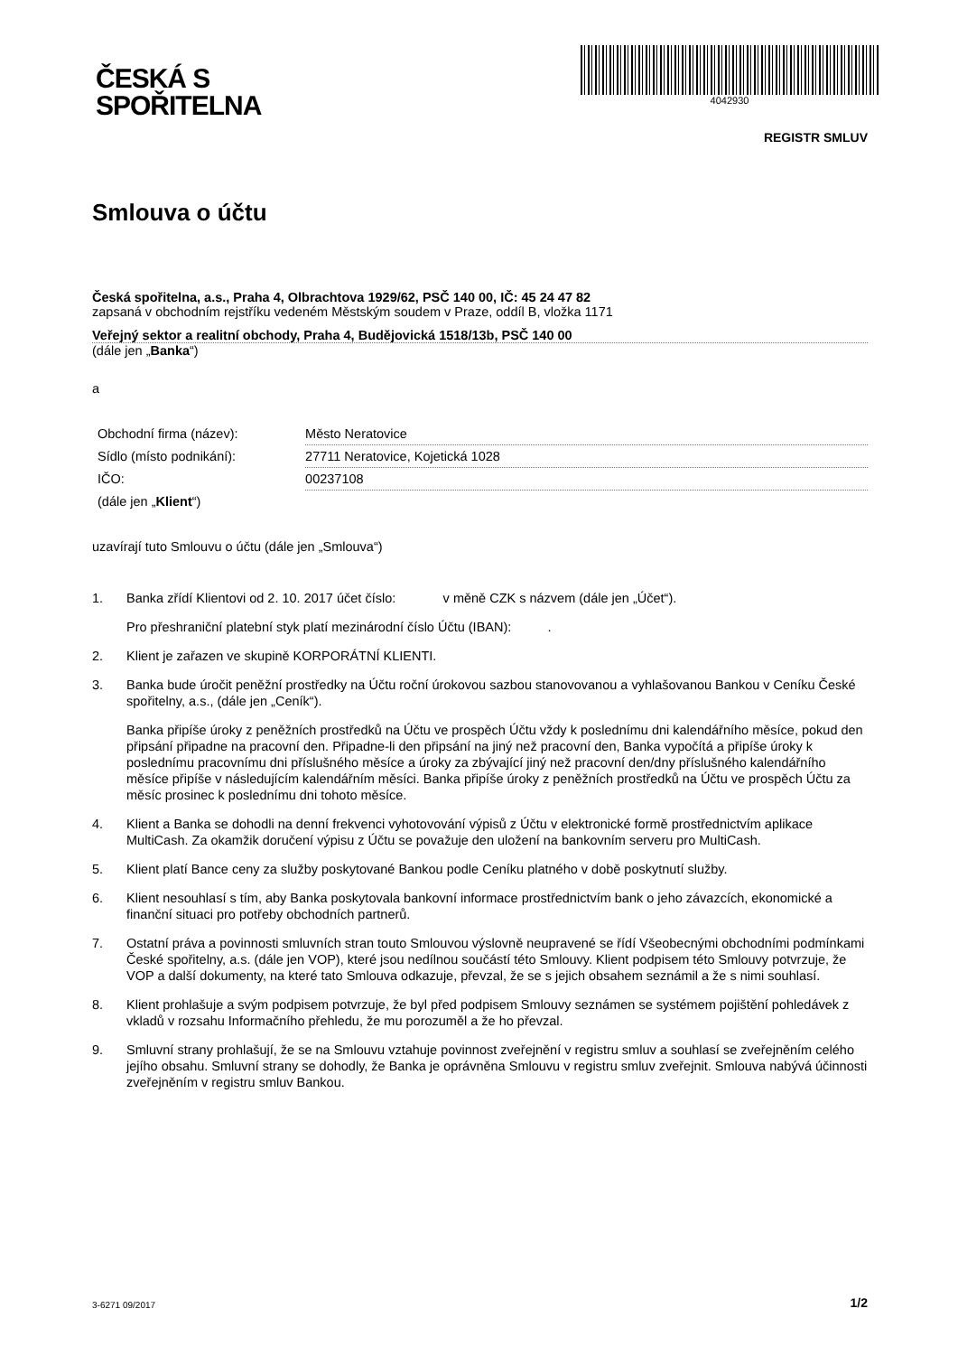ČESKÁ S
SPOŘITELNA
4042930
REGISTR SMLUV
Smlouva o účtu
Česká spořitelna, a.s., Praha 4, Olbrachtova 1929/62, PSČ 140 00, IČ: 45 24 47 82
zapsaná v obchodním rejstříku vedeném Městským soudem v Praze, oddíl B, vložka 1171
Veřejný sektor a realitní obchody, Praha 4, Budějovická 1518/13b, PSČ 140 00
(dále jen „Banka“)
a
| Obchodní firma (název): | Město Neratovice |
| Sídlo (místo podnikání): | 27711 Neratovice, Kojetická 1028 |
| IČO: | 00237108 |
| (dále jen „ Klient “) | |
uzavírají tuto Smlouvu o účtu (dále jen „Smlouva“)
1. Banka zřídí Klientovi od 2. 10. 2017 účet číslo: v měně CZK s názvem (dále jen „Účet“).
Pro přeshraniční platební styk platí mezinárodní číslo Účtu (IBAN): .
2. Klient je zařazen ve skupině KORPORÁTNÍ KLIENTI.
3. Banka bude úročit peněžní prostředky na Účtu roční úrokovou sazbou stanovovanou a vyhlašovanou Bankou v Ceníku České spořitelny, a.s., (dále jen „Ceník“).
Banka připíše úroky z peněžních prostředků na Účtu ve prospěch Účtu vždy k poslednímu dni kalendářního měsíce, pokud den připsání připadne na pracovní den. Připadne-li den připsání na jiný než pracovní den, Banka vypočítá a připíše úroky k poslednímu pracovnímu dni příslušného měsíce a úroky za zbývající jiný než pracovní den/dny příslušného kalendářního měsíce připíše v následujícím kalendářním měsíci. Banka připíše úroky z peněžních prostředků na Účtu ve prospěch Účtu za měsíc prosinec k poslednímu dni tohoto měsíce.
4. Klient a Banka se dohodli na denní frekvenci vyhotovování výpisů z Účtu v elektronické formě prostřednictvím aplikace MultiCash. Za okamžik doručení výpisu z Účtu se považuje den uložení na bankovním serveru pro MultiCash.
5. Klient platí Bance ceny za služby poskytované Bankou podle Ceníku platného v době poskytnutí služby.
6. Klient nesouhlasí s tím, aby Banka poskytovala bankovní informace prostřednictvím bank o jeho závazcích, ekonomické a finanční situaci pro potřeby obchodních partnerů.
7. Ostatní práva a povinnosti smluvních stran touto Smlouvou výslovně neupravené se řídí Všeobecnými obchodními podmínkami České spořitelny, a.s. (dále jen VOP), které jsou nedílnou součástí této Smlouvy. Klient podpisem této Smlouvy potvrzuje, že VOP a další dokumenty, na které tato Smlouva odkazuje, převzal, že se s jejich obsahem seznámil a že s nimi souhlasí.
8. Klient prohlašuje a svým podpisem potvrzuje, že byl před podpisem Smlouvy seznámen se systémem pojištění pohledávek z vkladů v rozsahu Informačního přehledu, že mu porozuměl a že ho převzal.
9. Smluvní strany prohlašují, že se na Smlouvu vztahuje povinnost zveřejnění v registru smluv a souhlasí se zveřejněním celého jejího obsahu. Smluvní strany se dohodly, že Banka je oprávněna Smlouvu v registru smluv zveřejnit. Smlouva nabývá účinnosti zveřejněním v registru smluv Bankou.
3-6271 09/2017 1/2